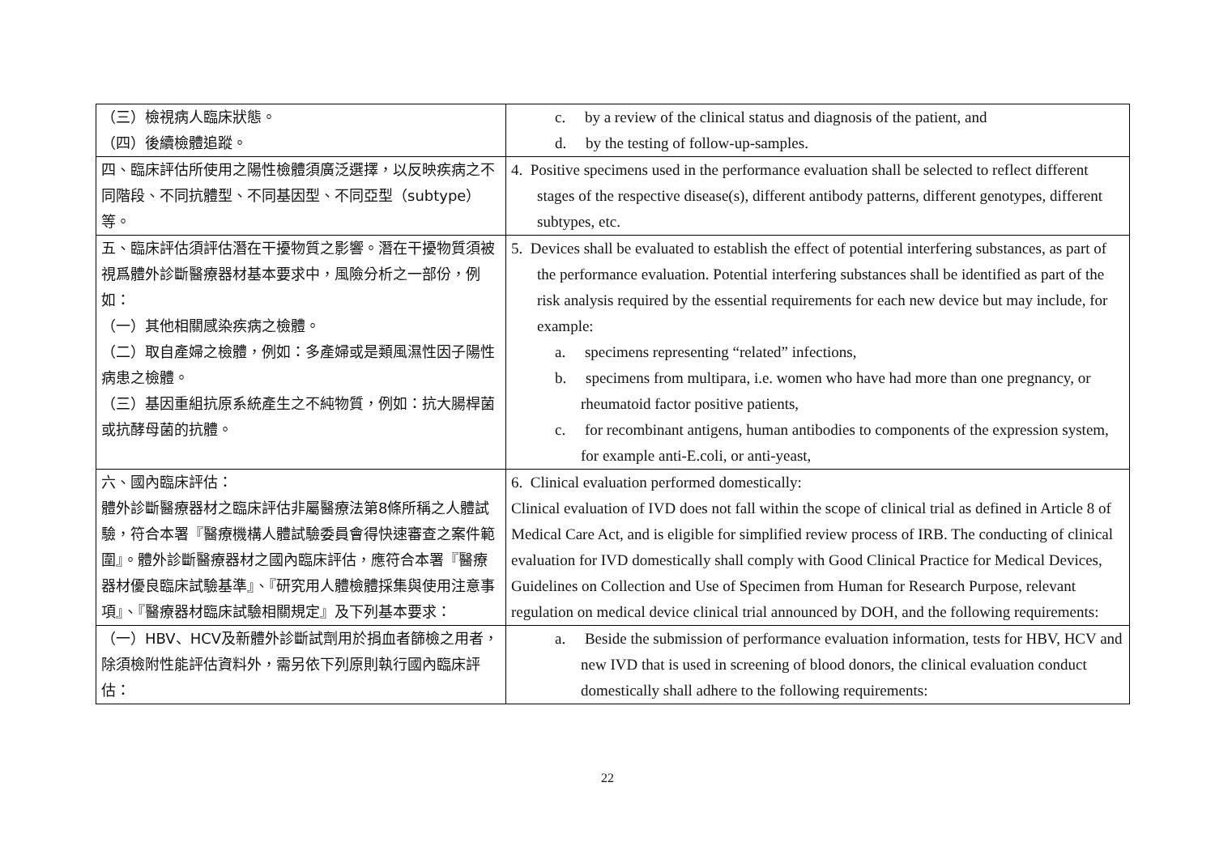| （三）檢視病人臨床狀態。 （四）後續檢體追蹤。 | c. by a review of the clinical status and diagnosis of the patient, and d. by the testing of follow-up-samples. |
| 四、臨床評估所使用之陽性檢體須廣泛選擇，以反映疾病之不同階段、不同抗體型、不同基因型、不同亞型（subtype）等。 | 4. Positive specimens used in the performance evaluation shall be selected to reflect different stages of the respective disease(s), different antibody patterns, different genotypes, different subtypes, etc. |
| 五、臨床評估須評估潛在干擾物質之影響。潛在干擾物質須被視爲體外診斷醫療器材基本要求中，風險分析之一部份，例如： （一）其他相關感染疾病之檢體。 （二）取自產婦之檢體，例如：多產婦或是類風濕性因子陽性病患之檢體。 （三）基因重組抗原系統產生之不純物質，例如：抗大腸桿菌或抗酵母菌的抗體。 | 5. Devices shall be evaluated to establish the effect of potential interfering substances, as part of the performance evaluation. Potential interfering substances shall be identified as part of the risk analysis required by the essential requirements for each new device but may include, for example: a. specimens representing “related” infections, b. specimens from multipara, i.e. women who have had more than one pregnancy, or rheumatoid factor positive patients, c. for recombinant antigens, human antibodies to components of the expression system, for example anti-E.coli, or anti-yeast, |
| 六、國內臨床評估： 體外診斷醫療器材之臨床評估非屬醫療法第8條所稱之人體試驗，符合本署『醫療機構人體試驗委員會得快速審查之案件範圍』。體外診斷醫療器材之國內臨床評估，應符合本署『醫療器材優良臨床試驗基準』、『研究用人體檢體採集與使用注意事項』、『醫療器材臨床試驗相關規定』及下列基本要求： | 6. Clinical evaluation performed domestically: Clinical evaluation of IVD does not fall within the scope of clinical trial as defined in Article 8 of Medical Care Act, and is eligible for simplified review process of IRB. The conducting of clinical evaluation for IVD domestically shall comply with Good Clinical Practice for Medical Devices, Guidelines on Collection and Use of Specimen from Human for Research Purpose, relevant regulation on medical device clinical trial announced by DOH, and the following requirements: |
| （一）HBV、HCV及新體外診斷試劑用於捐血者篩檢之用者，除須檢附性能評估資料外，需另依下列原則執行國內臨床評估： | a. Beside the submission of performance evaluation information, tests for HBV, HCV and new IVD that is used in screening of blood donors, the clinical evaluation conduct domestically shall adhere to the following requirements: |
22